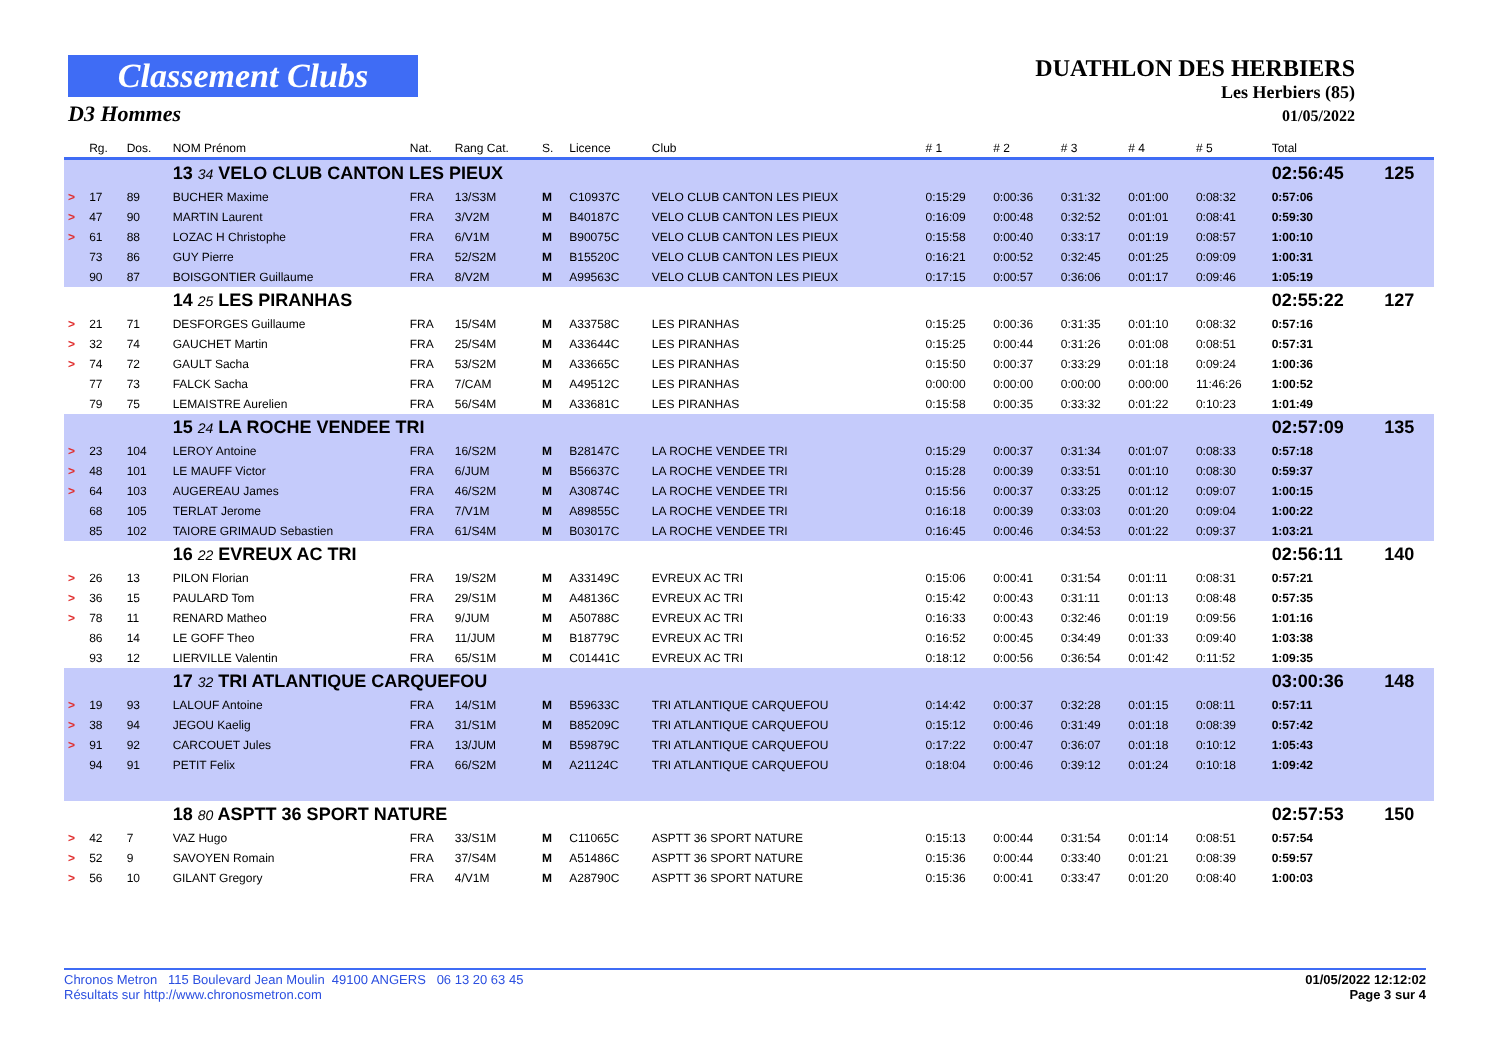Classement Clubs
D3 Hommes
DUATHLON DES HERBIERS
Les Herbiers (85)
01/05/2022
| | Rg. | Dos. | NOM Prénom | Nat. | Rang Cat. | S. | Licence | Club | # 1 | # 2 | # 3 | # 4 | # 5 | Total | |
| --- | --- | --- | --- | --- | --- | --- | --- | --- | --- | --- | --- | --- | --- | --- | --- |
| | | | 13 34 VELO CLUB CANTON LES PIEUX | | | | | | | | | | | 02:56:45 | 125 |
| > | 17 | 89 | BUCHER Maxime | FRA | 13/S3M | M | C10937C | VELO CLUB CANTON LES PIEUX | 0:15:29 | 0:00:36 | 0:31:32 | 0:01:00 | 0:08:32 | 0:57:06 | |
| > | 47 | 90 | MARTIN Laurent | FRA | 3/V2M | M | B40187C | VELO CLUB CANTON LES PIEUX | 0:16:09 | 0:00:48 | 0:32:52 | 0:01:01 | 0:08:41 | 0:59:30 | |
| > | 61 | 88 | LOZAC H Christophe | FRA | 6/V1M | M | B90075C | VELO CLUB CANTON LES PIEUX | 0:15:58 | 0:00:40 | 0:33:17 | 0:01:19 | 0:08:57 | 1:00:10 | |
| | 73 | 86 | GUY Pierre | FRA | 52/S2M | M | B15520C | VELO CLUB CANTON LES PIEUX | 0:16:21 | 0:00:52 | 0:32:45 | 0:01:25 | 0:09:09 | 1:00:31 | |
| | 90 | 87 | BOISGONTIER Guillaume | FRA | 8/V2M | M | A99563C | VELO CLUB CANTON LES PIEUX | 0:17:15 | 0:00:57 | 0:36:06 | 0:01:17 | 0:09:46 | 1:05:19 | |
| | | | 14 25 LES PIRANHAS | | | | | | | | | | | 02:55:22 | 127 |
| > | 21 | 71 | DESFORGES Guillaume | FRA | 15/S4M | M | A33758C | LES PIRANHAS | 0:15:25 | 0:00:36 | 0:31:35 | 0:01:10 | 0:08:32 | 0:57:16 | |
| > | 32 | 74 | GAUCHET Martin | FRA | 25/S4M | M | A33644C | LES PIRANHAS | 0:15:25 | 0:00:44 | 0:31:26 | 0:01:08 | 0:08:51 | 0:57:31 | |
| > | 74 | 72 | GAULT Sacha | FRA | 53/S2M | M | A33665C | LES PIRANHAS | 0:15:50 | 0:00:37 | 0:33:29 | 0:01:18 | 0:09:24 | 1:00:36 | |
| | 77 | 73 | FALCK Sacha | FRA | 7/CAM | M | A49512C | LES PIRANHAS | 0:00:00 | 0:00:00 | 0:00:00 | 0:00:00 | 11:46:26 | 1:00:52 | |
| | 79 | 75 | LEMAISTRE Aurelien | FRA | 56/S4M | M | A33681C | LES PIRANHAS | 0:15:58 | 0:00:35 | 0:33:32 | 0:01:22 | 0:10:23 | 1:01:49 | |
| | | | 15 24 LA ROCHE VENDEE TRI | | | | | | | | | | | 02:57:09 | 135 |
| > | 23 | 104 | LEROY Antoine | FRA | 16/S2M | M | B28147C | LA ROCHE VENDEE TRI | 0:15:29 | 0:00:37 | 0:31:34 | 0:01:07 | 0:08:33 | 0:57:18 | |
| > | 48 | 101 | LE MAUFF Victor | FRA | 6/JUM | M | B56637C | LA ROCHE VENDEE TRI | 0:15:28 | 0:00:39 | 0:33:51 | 0:01:10 | 0:08:30 | 0:59:37 | |
| > | 64 | 103 | AUGEREAU James | FRA | 46/S2M | M | A30874C | LA ROCHE VENDEE TRI | 0:15:56 | 0:00:37 | 0:33:25 | 0:01:12 | 0:09:07 | 1:00:15 | |
| | 68 | 105 | TERLAT Jerome | FRA | 7/V1M | M | A89855C | LA ROCHE VENDEE TRI | 0:16:18 | 0:00:39 | 0:33:03 | 0:01:20 | 0:09:04 | 1:00:22 | |
| | 85 | 102 | TAIORE GRIMAUD Sebastien | FRA | 61/S4M | M | B03017C | LA ROCHE VENDEE TRI | 0:16:45 | 0:00:46 | 0:34:53 | 0:01:22 | 0:09:37 | 1:03:21 | |
| | | | 16 22 EVREUX AC TRI | | | | | | | | | | | 02:56:11 | 140 |
| > | 26 | 13 | PILON Florian | FRA | 19/S2M | M | A33149C | EVREUX AC TRI | 0:15:06 | 0:00:41 | 0:31:54 | 0:01:11 | 0:08:31 | 0:57:21 | |
| > | 36 | 15 | PAULARD Tom | FRA | 29/S1M | M | A48136C | EVREUX AC TRI | 0:15:42 | 0:00:43 | 0:31:11 | 0:01:13 | 0:08:48 | 0:57:35 | |
| > | 78 | 11 | RENARD Matheo | FRA | 9/JUM | M | A50788C | EVREUX AC TRI | 0:16:33 | 0:00:43 | 0:32:46 | 0:01:19 | 0:09:56 | 1:01:16 | |
| | 86 | 14 | LE GOFF Theo | FRA | 11/JUM | M | B18779C | EVREUX AC TRI | 0:16:52 | 0:00:45 | 0:34:49 | 0:01:33 | 0:09:40 | 1:03:38 | |
| | 93 | 12 | LIERVILLE Valentin | FRA | 65/S1M | M | C01441C | EVREUX AC TRI | 0:18:12 | 0:00:56 | 0:36:54 | 0:01:42 | 0:11:52 | 1:09:35 | |
| | | | 17 32 TRI ATLANTIQUE CARQUEFOU | | | | | | | | | | | 03:00:36 | 148 |
| > | 19 | 93 | LALOUF Antoine | FRA | 14/S1M | M | B59633C | TRI ATLANTIQUE CARQUEFOU | 0:14:42 | 0:00:37 | 0:32:28 | 0:01:15 | 0:08:11 | 0:57:11 | |
| > | 38 | 94 | JEGOU Kaelig | FRA | 31/S1M | M | B85209C | TRI ATLANTIQUE CARQUEFOU | 0:15:12 | 0:00:46 | 0:31:49 | 0:01:18 | 0:08:39 | 0:57:42 | |
| > | 91 | 92 | CARCOUET Jules | FRA | 13/JUM | M | B59879C | TRI ATLANTIQUE CARQUEFOU | 0:17:22 | 0:00:47 | 0:36:07 | 0:01:18 | 0:10:12 | 1:05:43 | |
| | 94 | 91 | PETIT Felix | FRA | 66/S2M | M | A21124C | TRI ATLANTIQUE CARQUEFOU | 0:18:04 | 0:00:46 | 0:39:12 | 0:01:24 | 0:10:18 | 1:09:42 | |
| | | | 18 80 ASPTT 36 SPORT NATURE | | | | | | | | | | | 02:57:53 | 150 |
| > | 42 | 7 | VAZ Hugo | FRA | 33/S1M | M | C11065C | ASPTT 36 SPORT NATURE | 0:15:13 | 0:00:44 | 0:31:54 | 0:01:14 | 0:08:51 | 0:57:54 | |
| > | 52 | 9 | SAVOYEN Romain | FRA | 37/S4M | M | A51486C | ASPTT 36 SPORT NATURE | 0:15:36 | 0:00:44 | 0:33:40 | 0:01:21 | 0:08:39 | 0:59:57 | |
| > | 56 | 10 | GILANT Gregory | FRA | 4/V1M | M | A28790C | ASPTT 36 SPORT NATURE | 0:15:36 | 0:00:41 | 0:33:47 | 0:01:20 | 0:08:40 | 1:00:03 | |
Chronos Metron 115 Boulevard Jean Moulin 49100 ANGERS 06 13 20 63 45
Résultats sur http://www.chronosmetron.com
01/05/2022 12:12:02
Page 3 sur 4